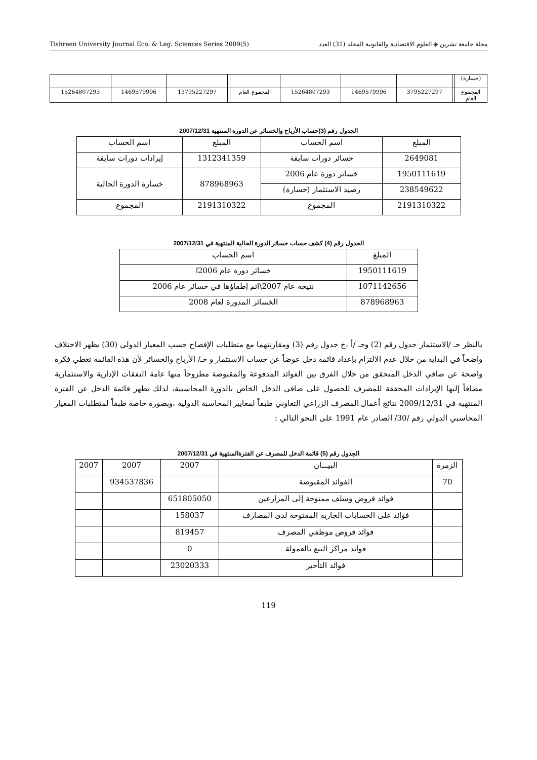Tishreen University Journal Eco. & Leg. Sciences Series 2009(5) مجلة جامعة تشرين ◈ العلوم الاقتصادية والقانونية المجلد (31) العدد
| (خسارة) | | | | | | | | | |
| المجموع العام | | 3795227297 | 1469579996 | 15264807293 | المجموع العام | | 13795227297 | 1469579996 | 15264807293 |
الجدول رقم (3)حساب الأرباح والخسائر عن الدورة المنتهية 2007/12/31
| المبلغ | اسم الحساب | المبلغ | اسم الحساب |
| 2649081 | خسائر دورات سابقة | 1312341359 | إيرادات دورات سابقة |
| 1950111619 | خسائر دورة عام 2006 | 878968963 | خسارة الدورة الحالية |
| 238549622 | رصيد الاستثمار (خسارة) | | |
| 2191310322 | المجموع | 2191310322 | المجموع |
الجدول رقم (4) كشف حساب خسائر الدورة الحالية المنتهية في 2007/12/31
| المبلغ | اسم الحساب |
| 1950111619 | خسائر دورة عام 2006ا |
| 1071142656 | نتيجة عام 2007\اتم إطفاؤها في خسائر عام 2006 |
| 878968963 | الخسائر المدورة لعام 2008 |
بالنظر حـ /الاستثمار جدول رقم (2) وحـ /أ ،خ جدول رقم (3) ومقارنتهما مع متطلبات الإفصاح حسب المعيار الدولي (30) يظهر الاختلاف واضحاً في البداية من خلال عدم الالتزام بإعداد قائمة دخل عوضاً عن حساب الاستثمار و حـ/ الأرباح والخسائر لأن هذه القائمة تعطي فكرة واضحة عن صافي الدخل المتحقق من خلال الفرق بين الفوائد المدفوعة والمقبوضة مطروحاً منها عامة النفقات الإدارية والاستثمارية مضافاً إليها الإيرادات المحققة للمصرف للحصول على صافي الدخل الخاص بالدورة المحاسبية، لذلك تظهر قائمة الدخل عن الفترة المنتهية في 2009/12/31 نتائج أعمال المصرف الزراعي التعاوني طبقاً لمعايير المحاسبة الدولية ،وبصورة خاصة طبقاً لمتطلبات المعيار المحاسبي الدولي رقم /30/ الصادر عام 1991 على النحو التالي :
الجدول رقم (5) قائمة الدخل للمصرف عن الفترةالمنتهية في 2007/12/31
| الزمرة | البيـــان | 2007 | 2007 | 2007 |
| 70 | الفوائد المقبوضة | | 934537836 | |
| | فوائد قروض وسلف ممنوحة إلى المزارعين | 651805050 | | |
| | فوائد على الحسابات الجارية المفتوحة لدى المصارف | 158037 | | |
| | فوائد قروض موظفي المصرف | 819457 | | |
| | فوائد مراكز البيع بالعمولة | 0 | | |
| | فوائد التأخير | 23020333 | | |
119